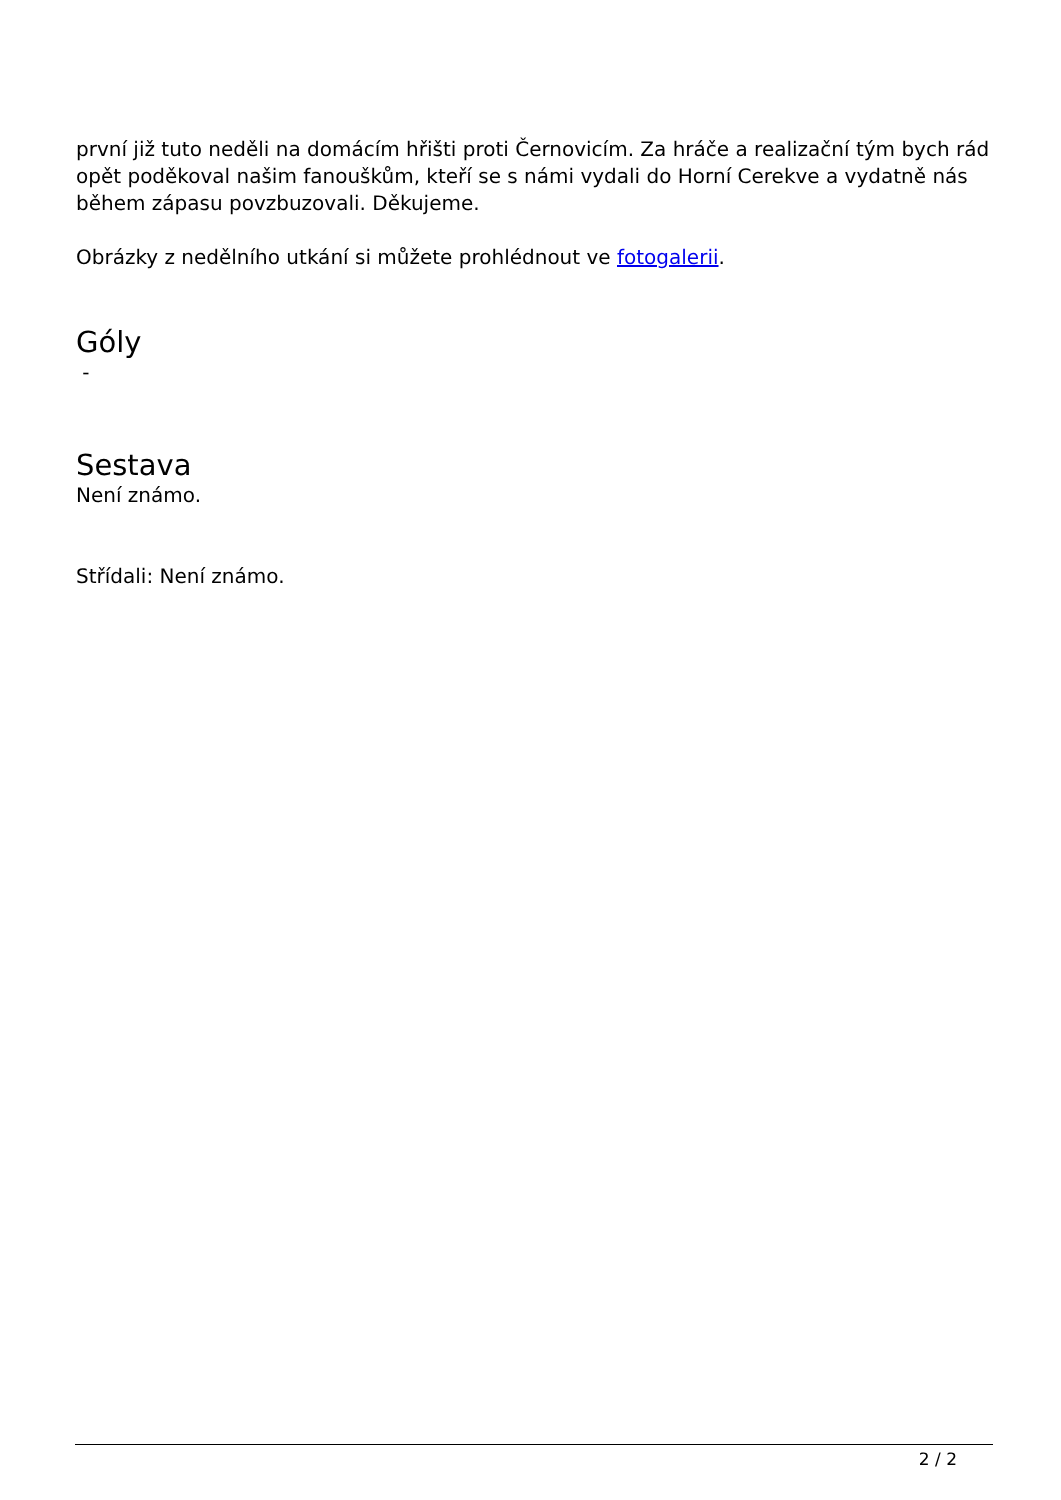první již tuto neděli na domácím hřišti proti Černovicím. Za hráče a realizační tým bych rád opět poděkoval našim fanouškům, kteří se s námi vydali do Horní Cerekve a vydatně nás během zápasu povzbuzovali. Děkujeme.
Obrázky z nedělního utkání si můžete prohlédnout ve fotogalerii.
Góly
-
Sestava
Není známo.
Střídali: Není známo.
2 / 2